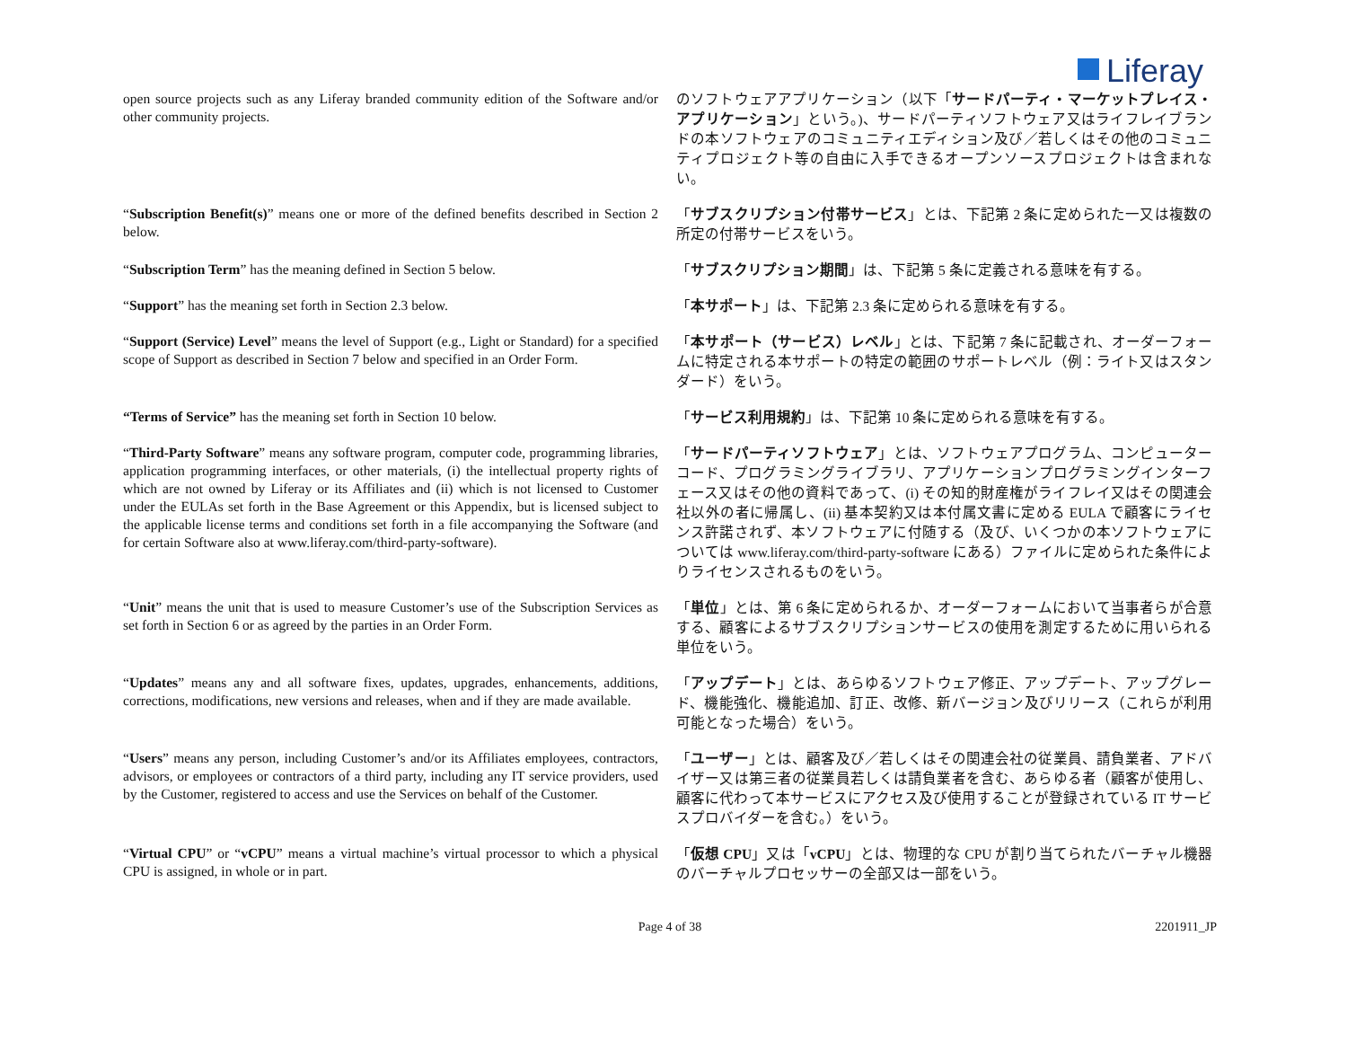Liferay
| open source projects such as any Liferay branded community edition of the Software and/or other community projects. | のソフトウェアアプリケーション（以下「 サードパーティ・マーケットプレイス・アプリケーション 」という。)、サードパーティソフトウェア又はライフレイブランドの本ソフトウェアのコミュニティエディション及び／若しくはその他のコミュニティプロジェクト等の自由に入手できるオープンソースプロジェクトは含まれない。 |
| “ Subscription Benefit(s) ” means one or more of the defined benefits described in Section 2 below. | 「 サブスクリプション付帯サービス 」とは、下記第 2 条に定められた一又は複数の所定の付帯サービスをいう。 |
| “ Subscription Term ” has the meaning defined in Section 5 below. | 「 サブスクリプション期間 」は、下記第 5 条に定義される意味を有する。 |
| “ Support ” has the meaning set forth in Section 2.3 below. | 「 本サポート 」は、下記第 2.3 条に定められる意味を有する。 |
| “ Support (Service) Level ” means the level of Support (e.g., Light or Standard) for a specified scope of Support as described in Section 7 below and specified in an Order Form. | 「 本サポート（サービス）レベル 」とは、下記第 7 条に記載され、オーダーフォームに特定される本サポートの特定の範囲のサポートレベル（例：ライト又はスタンダード）をいう。 |
| “Terms of Service” has the meaning set forth in Section 10 below. | 「 サービス利用規約 」は、下記第 10 条に定められる意味を有する。 |
| “ Third-Party Software ” means any software program, computer code, programming libraries, application programming interfaces, or other materials, (i) the intellectual property rights of which are not owned by Liferay or its Affiliates and (ii) which is not licensed to Customer under the EULAs set forth in the Base Agreement or this Appendix, but is licensed subject to the applicable license terms and conditions set forth in a file accompanying the Software (and for certain Software also at www.liferay.com/third-party-software ). | 「 サードパーティソフトウェア 」とは、ソフトウェアプログラム、コンピューターコード、プログラミングライブラリ、アプリケーションプログラミングインターフェース又はその他の資料であって、(i) その知的財産権がライフレイ又はその関連会社以外の者に帰属し、(ii) 基本契約又は本付属文書に定める EULA で顧客にライセンス許諾されず、本ソフトウェアに付随する（及び、いくつかの本ソフトウェアについては www.liferay.com/third-party-software にある）ファイルに定められた条件によりライセンスされるものをいう。 |
| “ Unit ” means the unit that is used to measure Customer’s use of the Subscription Services as set forth in Section 6 or as agreed by the parties in an Order Form. | 「 単位 」とは、第 6 条に定められるか、オーダーフォームにおいて当事者らが合意する、顧客によるサブスクリプションサービスの使用を測定するために用いられる単位をいう。 |
| “ Updates ” means any and all software fixes, updates, upgrades, enhancements, additions, corrections, modifications, new versions and releases, when and if they are made available. | 「 アップデート 」とは、あらゆるソフトウェア修正、アップデート、アップグレード、機能強化、機能追加、訂正、改修、新バージョン及びリリース（これらが利用可能となった場合）をいう。 |
| “ Users ” means any person, including Customer’s and/or its Affiliates employees, contractors, advisors, or employees or contractors of a third party, including any IT service providers, used by the Customer, registered to access and use the Services on behalf of the Customer. | 「 ユーザー 」とは、顧客及び／若しくはその関連会社の従業員、請負業者、アドバイザー又は第三者の従業員若しくは請負業者を含む、あらゆる者（顧客が使用し、顧客に代わって本サービスにアクセス及び使用することが登録されている IT サービスプロバイダーを含む。）をいう。 |
| “ Virtual CPU ” or “ vCPU ” means a virtual machine’s virtual processor to which a physical CPU is assigned, in whole or in part. | 「 仮想 CPU 」又は「 vCPU 」とは、物理的な CPU が割り当てられたバーチャル機器のバーチャルプロセッサーの全部又は一部をいう。 |
Page 4 of 38 2201911_JP